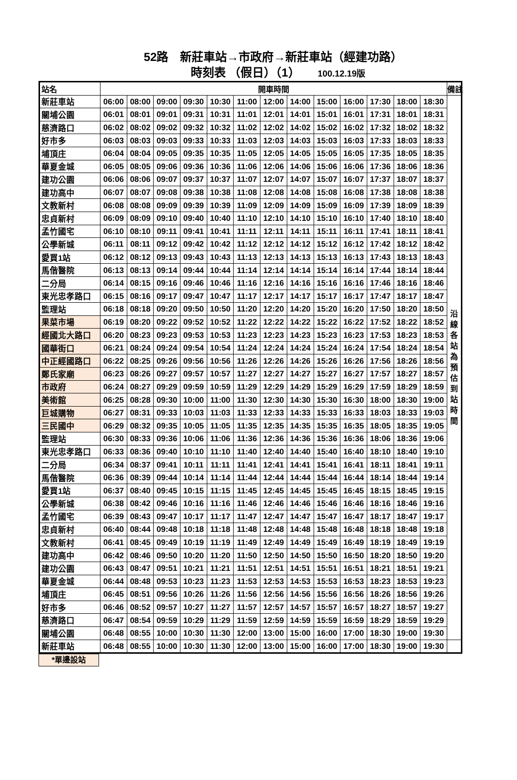52路　新莊車站→市政府→新莊車站（經建功路）
時刻表 （假日）（1） 100.12.19版
| 站名 | 開車時間 | | | | | | | | | | | | | 備註 |
| --- | --- | --- | --- | --- | --- | --- | --- | --- | --- | --- | --- | --- | --- | --- |
| 新莊車站 | 06:00 | 08:00 | 09:00 | 09:30 | 10:30 | 11:00 | 12:00 | 14:00 | 15:00 | 16:00 | 17:30 | 18:00 | 18:30 | 沿 線 各 站 為 預 估 到 站 時 間 |
| 關埔公園 | 06:01 | 08:01 | 09:01 | 09:31 | 10:31 | 11:01 | 12:01 | 14:01 | 15:01 | 16:01 | 17:31 | 18:01 | 18:31 | |
| 慈濟路口 | 06:02 | 08:02 | 09:02 | 09:32 | 10:32 | 11:02 | 12:02 | 14:02 | 15:02 | 16:02 | 17:32 | 18:02 | 18:32 | |
| 好市多 | 06:03 | 08:03 | 09:03 | 09:33 | 10:33 | 11:03 | 12:03 | 14:03 | 15:03 | 16:03 | 17:33 | 18:03 | 18:33 | |
| 埔頂庄 | 06:04 | 08:04 | 09:05 | 09:35 | 10:35 | 11:05 | 12:05 | 14:05 | 15:05 | 16:05 | 17:35 | 18:05 | 18:35 | |
| 華夏金城 | 06:05 | 08:05 | 09:06 | 09:36 | 10:36 | 11:06 | 12:06 | 14:06 | 15:06 | 16:06 | 17:36 | 18:06 | 18:36 | |
| 建功公園 | 06:06 | 08:06 | 09:07 | 09:37 | 10:37 | 11:07 | 12:07 | 14:07 | 15:07 | 16:07 | 17:37 | 18:07 | 18:37 | |
| 建功高中 | 06:07 | 08:07 | 09:08 | 09:38 | 10:38 | 11:08 | 12:08 | 14:08 | 15:08 | 16:08 | 17:38 | 18:08 | 18:38 | |
| 文教新村 | 06:08 | 08:08 | 09:09 | 09:39 | 10:39 | 11:09 | 12:09 | 14:09 | 15:09 | 16:09 | 17:39 | 18:09 | 18:39 | |
| 忠貞新村 | 06:09 | 08:09 | 09:10 | 09:40 | 10:40 | 11:10 | 12:10 | 14:10 | 15:10 | 16:10 | 17:40 | 18:10 | 18:40 | |
| 孟竹國宅 | 06:10 | 08:10 | 09:11 | 09:41 | 10:41 | 11:11 | 12:11 | 14:11 | 15:11 | 16:11 | 17:41 | 18:11 | 18:41 | |
| 公學新城 | 06:11 | 08:11 | 09:12 | 09:42 | 10:42 | 11:12 | 12:12 | 14:12 | 15:12 | 16:12 | 17:42 | 18:12 | 18:42 | |
| 愛買1站 | 06:12 | 08:12 | 09:13 | 09:43 | 10:43 | 11:13 | 12:13 | 14:13 | 15:13 | 16:13 | 17:43 | 18:13 | 18:43 | |
| 馬偕醫院 | 06:13 | 08:13 | 09:14 | 09:44 | 10:44 | 11:14 | 12:14 | 14:14 | 15:14 | 16:14 | 17:44 | 18:14 | 18:44 | |
| 二分局 | 06:14 | 08:15 | 09:16 | 09:46 | 10:46 | 11:16 | 12:16 | 14:16 | 15:16 | 16:16 | 17:46 | 18:16 | 18:46 | |
| 東光忠孝路口 | 06:15 | 08:16 | 09:17 | 09:47 | 10:47 | 11:17 | 12:17 | 14:17 | 15:17 | 16:17 | 17:47 | 18:17 | 18:47 | |
| 監理站 | 06:18 | 08:18 | 09:20 | 09:50 | 10:50 | 11:20 | 12:20 | 14:20 | 15:20 | 16:20 | 17:50 | 18:20 | 18:50 | |
| 果菜市場 | 06:19 | 08:20 | 09:22 | 09:52 | 10:52 | 11:22 | 12:22 | 14:22 | 15:22 | 16:22 | 17:52 | 18:22 | 18:52 | |
| 經國北大路口 | 06:20 | 08:23 | 09:23 | 09:53 | 10:53 | 11:23 | 12:23 | 14:23 | 15:23 | 16:23 | 17:53 | 18:23 | 18:53 | |
| 國華街口 | 06:21 | 08:24 | 09:24 | 09:54 | 10:54 | 11:24 | 12:24 | 14:24 | 15:24 | 16:24 | 17:54 | 18:24 | 18:54 | |
| 中正經國路口 | 06:22 | 08:25 | 09:26 | 09:56 | 10:56 | 11:26 | 12:26 | 14:26 | 15:26 | 16:26 | 17:56 | 18:26 | 18:56 | |
| 鄭氏家廟 | 06:23 | 08:26 | 09:27 | 09:57 | 10:57 | 11:27 | 12:27 | 14:27 | 15:27 | 16:27 | 17:57 | 18:27 | 18:57 | |
| 市政府 | 06:24 | 08:27 | 09:29 | 09:59 | 10:59 | 11:29 | 12:29 | 14:29 | 15:29 | 16:29 | 17:59 | 18:29 | 18:59 | |
| 美術館 | 06:25 | 08:28 | 09:30 | 10:00 | 11:00 | 11:30 | 12:30 | 14:30 | 15:30 | 16:30 | 18:00 | 18:30 | 19:00 | |
| 巨城購物 | 06:27 | 08:31 | 09:33 | 10:03 | 11:03 | 11:33 | 12:33 | 14:33 | 15:33 | 16:33 | 18:03 | 18:33 | 19:03 | |
| 三民國中 | 06:29 | 08:32 | 09:35 | 10:05 | 11:05 | 11:35 | 12:35 | 14:35 | 15:35 | 16:35 | 18:05 | 18:35 | 19:05 | |
| 監理站 | 06:30 | 08:33 | 09:36 | 10:06 | 11:06 | 11:36 | 12:36 | 14:36 | 15:36 | 16:36 | 18:06 | 18:36 | 19:06 | |
| 東光忠孝路口 | 06:33 | 08:36 | 09:40 | 10:10 | 11:10 | 11:40 | 12:40 | 14:40 | 15:40 | 16:40 | 18:10 | 18:40 | 19:10 | |
| 二分局 | 06:34 | 08:37 | 09:41 | 10:11 | 11:11 | 11:41 | 12:41 | 14:41 | 15:41 | 16:41 | 18:11 | 18:41 | 19:11 | |
| 馬偕醫院 | 06:36 | 08:39 | 09:44 | 10:14 | 11:14 | 11:44 | 12:44 | 14:44 | 15:44 | 16:44 | 18:14 | 18:44 | 19:14 | |
| 愛買1站 | 06:37 | 08:40 | 09:45 | 10:15 | 11:15 | 11:45 | 12:45 | 14:45 | 15:45 | 16:45 | 18:15 | 18:45 | 19:15 | |
| 公學新城 | 06:38 | 08:42 | 09:46 | 10:16 | 11:16 | 11:46 | 12:46 | 14:46 | 15:46 | 16:46 | 18:16 | 18:46 | 19:16 | |
| 孟竹國宅 | 06:39 | 08:43 | 09:47 | 10:17 | 11:17 | 11:47 | 12:47 | 14:47 | 15:47 | 16:47 | 18:17 | 18:47 | 19:17 | |
| 忠貞新村 | 06:40 | 08:44 | 09:48 | 10:18 | 11:18 | 11:48 | 12:48 | 14:48 | 15:48 | 16:48 | 18:18 | 18:48 | 19:18 | |
| 文教新村 | 06:41 | 08:45 | 09:49 | 10:19 | 11:19 | 11:49 | 12:49 | 14:49 | 15:49 | 16:49 | 18:19 | 18:49 | 19:19 | |
| 建功高中 | 06:42 | 08:46 | 09:50 | 10:20 | 11:20 | 11:50 | 12:50 | 14:50 | 15:50 | 16:50 | 18:20 | 18:50 | 19:20 | |
| 建功公園 | 06:43 | 08:47 | 09:51 | 10:21 | 11:21 | 11:51 | 12:51 | 14:51 | 15:51 | 16:51 | 18:21 | 18:51 | 19:21 | |
| 華夏金城 | 06:44 | 08:48 | 09:53 | 10:23 | 11:23 | 11:53 | 12:53 | 14:53 | 15:53 | 16:53 | 18:23 | 18:53 | 19:23 | |
| 埔頂庄 | 06:45 | 08:51 | 09:56 | 10:26 | 11:26 | 11:56 | 12:56 | 14:56 | 15:56 | 16:56 | 18:26 | 18:56 | 19:26 | |
| 好市多 | 06:46 | 08:52 | 09:57 | 10:27 | 11:27 | 11:57 | 12:57 | 14:57 | 15:57 | 16:57 | 18:27 | 18:57 | 19:27 | |
| 慈濟路口 | 06:47 | 08:54 | 09:59 | 10:29 | 11:29 | 11:59 | 12:59 | 14:59 | 15:59 | 16:59 | 18:29 | 18:59 | 19:29 | |
| 關埔公園 | 06:48 | 08:55 | 10:00 | 10:30 | 11:30 | 12:00 | 13:00 | 15:00 | 16:00 | 17:00 | 18:30 | 19:00 | 19:30 | |
| 新莊車站 | 06:48 | 08:55 | 10:00 | 10:30 | 11:30 | 12:00 | 13:00 | 15:00 | 16:00 | 17:00 | 18:30 | 19:00 | 19:30 | |
*單邊設站